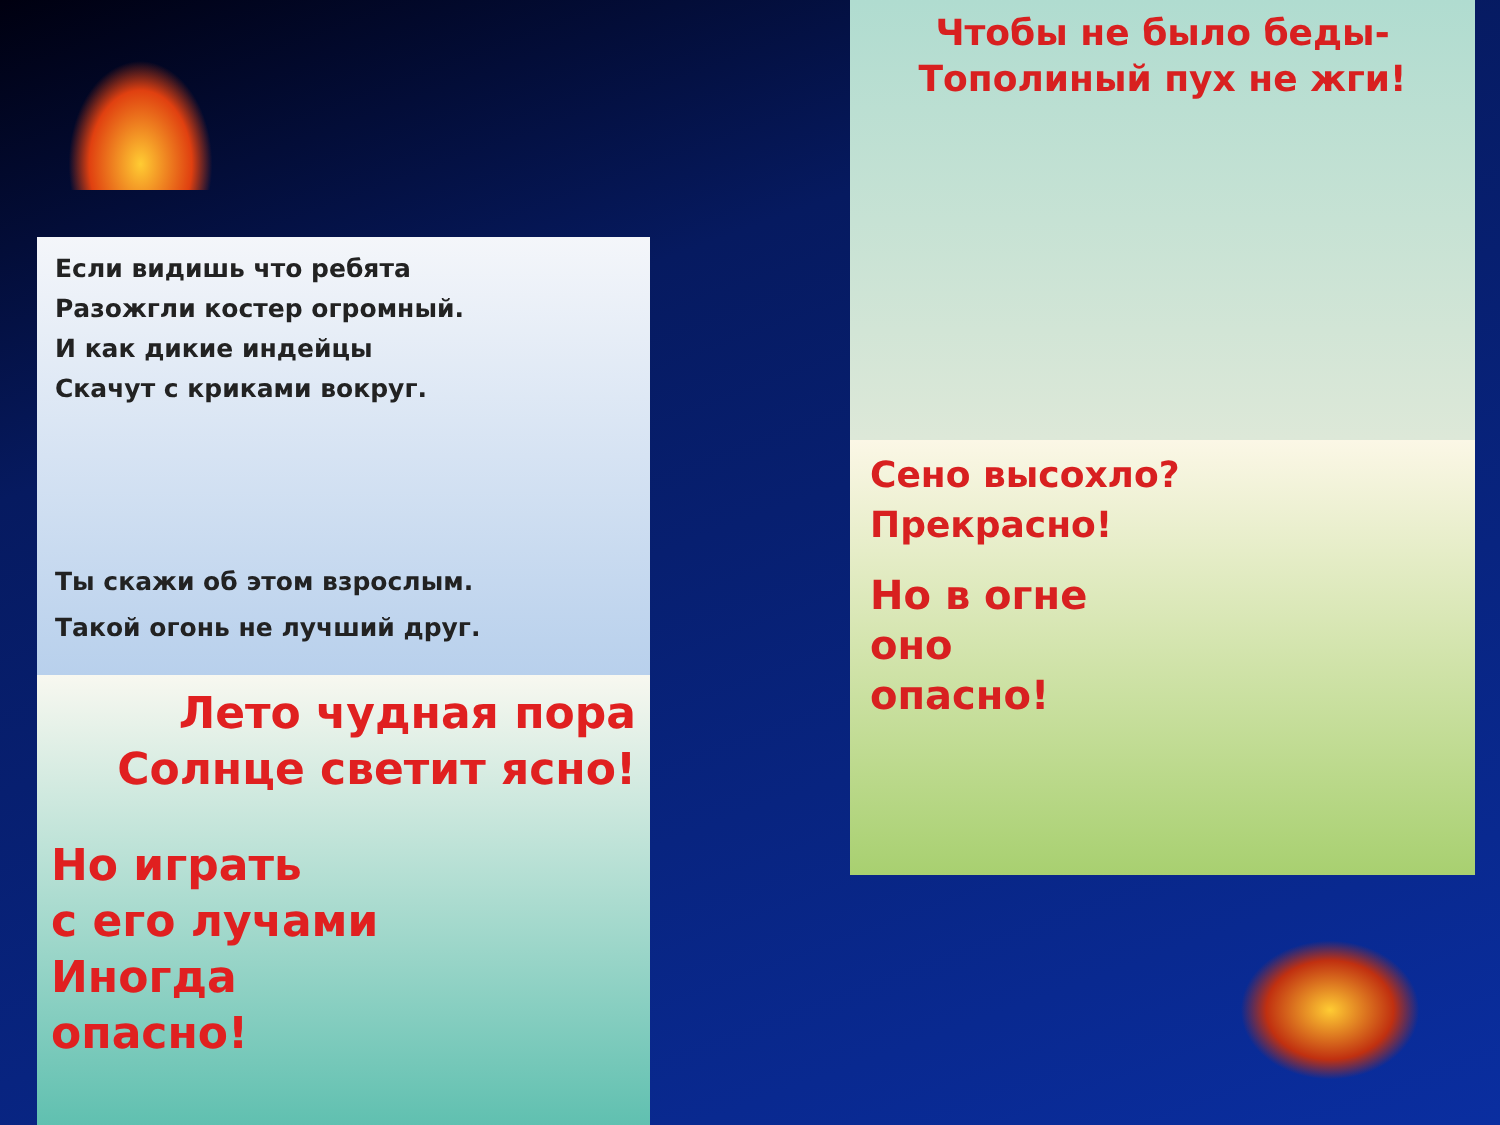Если видишь что ребята
Разожгли костер огромный.
И как дикие индейцы
Скачут с криками вокруг.
Ты скажи об этом взрослым.
Такой огонь не лучший друг.
Лето чудная пора
Солнце светит ясно!
Но играть
с его лучами
Иногда
опасно!
Чтобы не было беды-
Тополиный пух не жги!
Сено высохло?
Прекрасно!
Но в огне
оно
опасно!